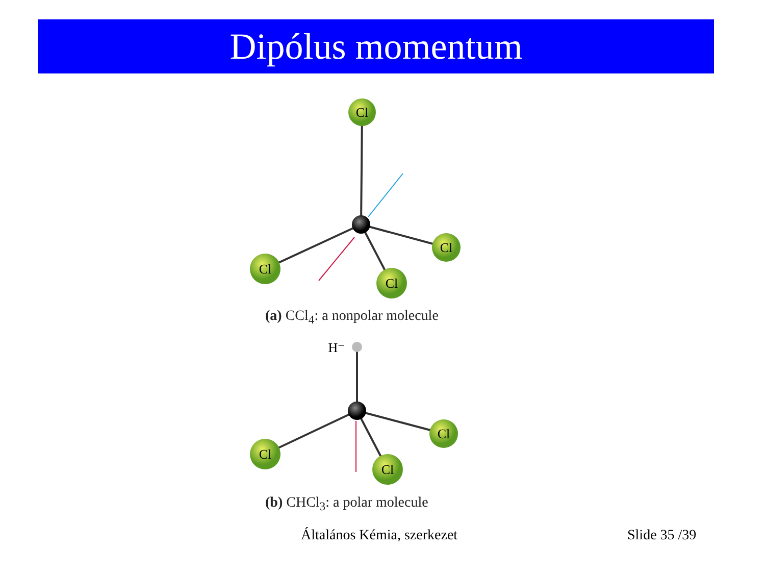Dipólus momentum
Cl
Cl
Cl
Cl
H⁻
Cl
Cl
Cl
(a) CCl<sub>4</sub>: a nonpolar molecule
(b) CHCl<sub>3</sub>: a polar molecule
Általános Kémia, szerkezet Slide 35 /39